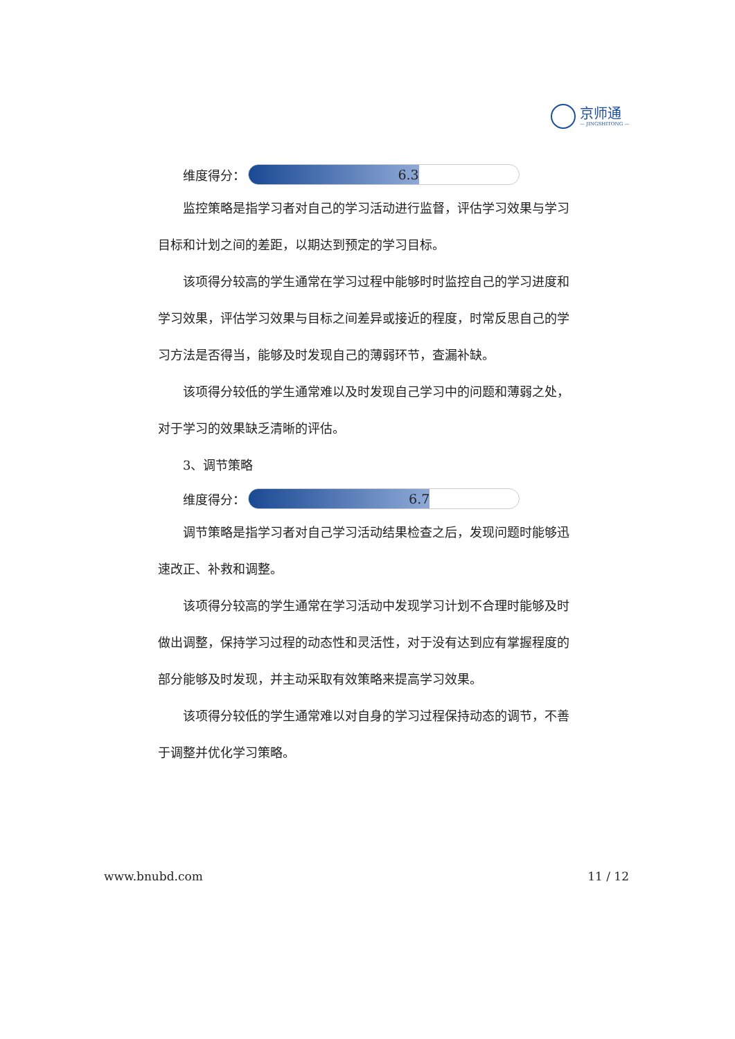京师通
— JINGSHITONG —
维度得分：
6.3
监控策略是指学习者对自己的学习活动进行监督，评估学习效果与学习目标和计划之间的差距，以期达到预定的学习目标。
该项得分较高的学生通常在学习过程中能够时时监控自己的学习进度和学习效果，评估学习效果与目标之间差异或接近的程度，时常反思自己的学习方法是否得当，能够及时发现自己的薄弱环节，查漏补缺。
该项得分较低的学生通常难以及时发现自己学习中的问题和薄弱之处，对于学习的效果缺乏清晰的评估。
3、调节策略
维度得分：
6.7
调节策略是指学习者对自己学习活动结果检查之后，发现问题时能够迅速改正、补救和调整。
该项得分较高的学生通常在学习活动中发现学习计划不合理时能够及时做出调整，保持学习过程的动态性和灵活性，对于没有达到应有掌握程度的部分能够及时发现，并主动采取有效策略来提高学习效果。
该项得分较低的学生通常难以对自身的学习过程保持动态的调节，不善于调整并优化学习策略。
www.bnubd.com 11 / 12